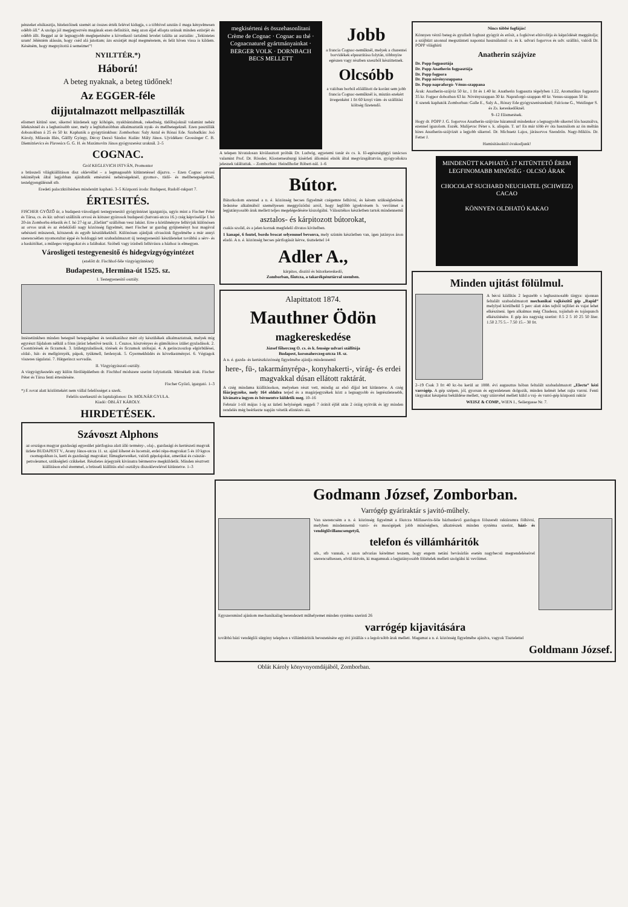pénzeket elsikasztja, hitelezőinek szemét az összes érték felével kidugja, s a többivel azután ő maga kényelmesen odébb áll.“ A szolga jól megjegyezvén magának ezen definitiót, még azon éjjel ellopta urának minden ezüstjét és odébb állt. Reggel az úr legnagyobb meglepetésére a következő tartalmú levelet találta az asztalán: „Tekintetes uram! Jéléntém alássán, hogy cséd alá jutottam; ázs ezsistjét majd megméretem, és felit híven vissa is kildem. Késéném, hogy megnyitottá á semeimet“!
NYILTTÉR.*)
Háború!
A beteg nyaknak, a beteg tüdőnek!
Az EGGER-féle
dijjutalmazott mellpasztillák
elismert kitünő szer, sikerrel küzdenek ugy köhögés, nyakbántalmak, rekedtség, tüdőbajoknál valamint nehéz lélekzésnél és a leghatósabb szer, mely a legbizhatóbban alkalmaztatik nyak- és mellbetegeknél. Ezen pasztillák dobozokban á 25 és 50 kr. Kaphatók a gyógytárakban: Zomborban: Saly Antal és Rónai Ede. Szabadkán: Joó Károly, Milassin Illés, Gálffy György, Décsy Dezső Sándor. Kulán: Mály János. Ujvidéken: Grossinger C. B. Diemitrievics és Plavesics G. G. H. és Maximovits János gyógyszerész uraknál. 2–5
COGNAC.
Gróf KEGLEVICH ISTVÁN, Promontor
a brüsszeli világkiállításon disz oklevéllel – a legmagasabb kitüntetéssel dijazva. – Ezen Cognac orvosi tekintélyek által legjobban ajánltatik emésztési nehézségeknél, gyomor-, tüdő- és mellbetegségeknél, testelgyengülésnél stb.
Eredeti palaczktöltésben mindenütt kapható. 3–5 Központi iroda: Budapest, Rudolf-rakpart 7.
ÉRTESITÉS.
FISCHER GYŐZŐ úr, a budapest-városligeti testegyenesitő gyógyintézet igazgatója, ugyis mint a Fischer Péter és Társa, cs. és kir. udvari szállitók orvosi és kötszer gyárosok budapesti (hatvani-utcza 16.) czég képviselője f. hó 20-án Zomborba érkezik és f. hó 27-ig az „Elefánt“ szállóban vesz lakást. Erre a körülményre felhivjuk különösen az orvos urak és az érdeklődő nagy közönség figyelmét, mert Fischer ur gazdag gyüjteményt hoz magával sebészeti müszerek, kötszerek és egyéb készülékekből. Különösen ajánljuk olvasóink figyelmébe a már annyi szerencsétlen nyomorultat éppé és boldoggá tett szabadalmazott új testegyenesitő készületeket továbbá a sérv- és a haskötőket, a müleges végtagokat és a falábakat. Szóbeli vagy irásbeli felhivásra a házhoz is elmegyen.
Városligeti testegyenesitő és hidegvizgyógyintézet
(ezelőtt dr. Fischhof-féle vizgyógyintézet)
Budapesten, Hermina-út 1525. sz.
I. Testegyenesitő osztály.
Intézetünkben minden betegnél betegségéhez és testalkatához mért oly készülékek alkalmaztatnak, melyek mig egyrészt fájdalom nélkül a fönn járást lehetővé teszik. 1. Csuzos, köszvényes és gümőkóros izület gyuladások. 2. Csonttörések és ficzamok. 3. Izületgyuladások, törések és ficzamok utóbajai. 4. A gerinczoszlop elgörbülései, oldal-, hát- és mellgörnyék, púpok, tyúkmell, ferdenyak. 5. Gyermekhüdés és következményei. 6. Végtagok viszeres tágulatai. 7. Hátgerincz sorvadás.
II. Vizgyógyászati osztály.
A vizgyógykezelés egy külön fürdőépületben dr. Fischhof módszere szerint folytattatik. Mérsékelt árak. Fischer Péter és Társa fenti értesitésére.
Fischer Győző, igazgató. 1–3
*) E rovat alatt közlöttekért nem vállal felelősséget a szerk.
Felelős szerkesztő és laptulajdonos: Dr. MOLNÁR GYULA.
Kiadó: OBLÁT KÁROLY.
HIRDETÉSEK.
Szávoszt Alphons
az országos magyar gazdasági egyesület pártfogása alatt álló termény-, olaj-, gazdasági és kertészeti magvak üzlete BUDAPEST V., Arany János-utcza 11. sz. ajánl lóheret és lucernát, erdei répa-magvakat 5 és 10 kgros csomagokban is, kerti és gazdasági magvakat; fűmagkeveréket, valódi gépolajokat, amerikai és császár-petroleumot, szükségleti czikkeket. Részletes árjegyzék kivánatra bérmentve megküldetik. Minden résztvett kiállitáson első éremmel, a brüsseli kiállitás első osztályu díszoklevelével kitüntetve. 1–3
megkisérteni és összehasonlitani Crème de Cognac · Cognac au thé · Cognacnaturel gyártmányainkat · BERGER VOLK · DORNBACH BECS MELLETT
Jobb
a francia Cognac-neműknél, melyek a charentei borvidékek elpusztitása folytán, többnyire egészen vagy részben szeszből készittetnek.
Olcsóbb
a valóban borból előállitott de koránt sem jobb francia Cognac-neműknél is, miután ezekért üvegenként 1 frt 60 krnyi vám- és szállitási költség fizetendő.
A telepen hivatalosan kiválasztott próbák Dr. Ludwig, egyetemi tanár és cs. k. fő-egészségügyi tanácsos valamint Prof. Dr. Rössler, Klosterneuburgi kisérleti állomási elnök által megvizsgáltatván, gyógycélokra jelesnek találtattak. – Zomborban: Heindlhofer Róbert-nál. 1–6
Bútor.
Bátorkodom ezennel a n. é. közönség becses figyelmét czégemre felhivni, és kérem szükségletének fedezése alkalmából személyesen meggyőződni arról, hogy legfőbb igyekvésem b. vevőimet a legjutányosabb árak mellett teljes megelégedésére kiszolgálni. Választékos készletben tartok mindennemű
asztalos- és kárpitozott bútorokat,
csakis szolid, és a jelen kornak megfelelő divatos kivitelben.
1 kanapé, 6 foutel, bordo brocat selyemmel bevonva, mely szintén készletben van, igen jutányos áron eladó. A n. é. közönség becses pártfogását kérve, tisztelettel 14
Adler A.,
kárpitos, diszitő és bútorkereskedő,
Zomborban, főutcza, a takarékpénztárral szemben.
Alapittatott 1874.
Mauthner Ödön
magkereskedése
József főherczeg O. cs. és k. fensége udvari szállitója
Budapest, koronaherczeg-utcza 18. sz.
A n. é. gazda- és kertészközönség figyelmébe ajánlja mindennemű
here-, fü-, takarmányrépa-, konyhakerti-, virág- és erdei magvakkal dúsan ellátott raktárát.
A czég mindama kiállitásokon, melyeken részt vett, mindig az első díjjal lett kitüntetve. A czég főárjegyzéke, mely 164 oldalra terjed és a magárjegyzékek közt a legnagyobb és legrészletesebb, kivánatra ingyen és bérmentve küldetik meg. 10–16
Február 1-től május 1-ig az üzleti helyiségek reggeli 7 órától éjfél után 2 óráig nyitvák és igy minden rendelés még beérkezte napján vétetik elintézés alá.
Nincs többé fogfájás!
Könnyen vérző beteg és gyulladt foghust gyógyit és erősit, a fogkövet eltávolitja és képződését meggátolja; a szájbüzt azonnal megszünteti napontai használatnál cs. és k. udvari fogorvos és udv. szállitó, valódi Dr. POPP világhirü
Anatherin szájvize
Dr. Popp fogpasztája
Dr. Popp Anatherin fogpasztája
Dr. Popp fogpora
Dr. Popp növényszappana
Dr. Popp napraforgó- Vénus-szappana
Árak: Anatherin-szájviz 50 kr., 1 frt és 1.40 kr. Anatherin fogpaszta tégelyben 1.22, Aromatikus fogpaszta 35 kr. Fogpor dobozban 63 kr. Növényszappan 30 kr. Napraforgó-szappan 40 kr. Venus-szappan 50 kr.
E szerek kaphatók Zomborban: Galle E., Saly A., Rónay Ede gyógyszerészeknél; Falcione G., Weidinger S. és Zs. kereskedőknél.
9–12 Elismerések.
Hogy dr. POPP J. G. fogorvos Anatherin-szájvize házamnál mindenkor a legnagyobb sikerrel lőn használva, ezennel igazolom. Eszék. Malijevac Péter s. k. alispán. T. ur! En már több év óta használom az ön méltán hires Anatherin-szájvizét a legjobb sikerrel. Dr. Michuetz Lajos, járásorvos Szendrőn. Nagy-Miklós. Dr. Fetter J.
Hamisitásoktól óvakodjunk!
MINDENÜTT KAPHATÓ. 17 KITÜNTETŐ ÉREM
LEGFINOMABB MINŐSÉG · OLCSÓ ÁRAK
CHOCOLAT SUCHARD NEUCHATEL (SCHWEIZ) CACAO
KÖNNYEN OLDHATÓ KAKAO
Minden ujitást fölülmul.
A bécsi kiállitás 2 legszebb s leghasznosabb tárgya: ujonnan feltalált szabadalmazott mechanikai vajkészitő gép „Rapid“ melylyel körülbelül 5 perc alatt édes tejből tejfölet és vajat lehet elkésziteni. Igen alkalmas még Chadeau, tojáshab és tojáspunch elkészitésére. E gép ára nagyság szerint: 0.5 2 5 10 25 50 liter. 1.50 2.75 5.– 7.50 15.– 30 frt.
2–19 Csak 3 frt 40 kr.-ba kerül az 1888. évi augusztus hóban feltalált szabadalmazott „Electa“ kézi varrógép. A gép szépen, jól, gyorsan és egyenletesen dolgozik, minden kelmét lehet rajta varrni. Fenti tárgyakat készpénz beküldése mellett, vagy utánvétel mellett küld a vaj- és varró-gép központi raktár
WEISZ & COMP., WIEN I., Seilergasse Nr. 7.
Godmann József, Zomborban.
Varrógép gyáriraktár s javitó-műhely.
Van szerencsém a n. é. közönség figyelmét a főutcza Millasevits-féle házbanlevő gazdagon fölszerelt raktáramra fölhivni, melyben mindennemű varró- és mosógépek jobb minőségben, alkatrészek minden systéma szerint, házi- és vendéglővillamcsengetyű,
telefon és villámháritók
stb., stb vannak, s azon udvarias kérelmet teszem, hogy engem netáni bevásárlás esetén nagybecsü megrendeléseivel szerencséltessen, elvül tüzvén, ki magamnak a legjutányosabb föltételek mellett szolgálni ki vevőimet.
Egyszersmind ajánlom mechanikailag berendezett műhelyemet minden systéma szerinti 26
varrógép kijavitására
továbbá házi vendéglői sürgöny telephon s villámháritók bevezetésére egy évi jótállás s a legolcsóbb árak mellett. Magamat a n. é. közönség figyelmébe ajánlva, vagyok Tisztelettel
Goldmann József.
Oblát Károly könyvnyomdájából, Zomborban.